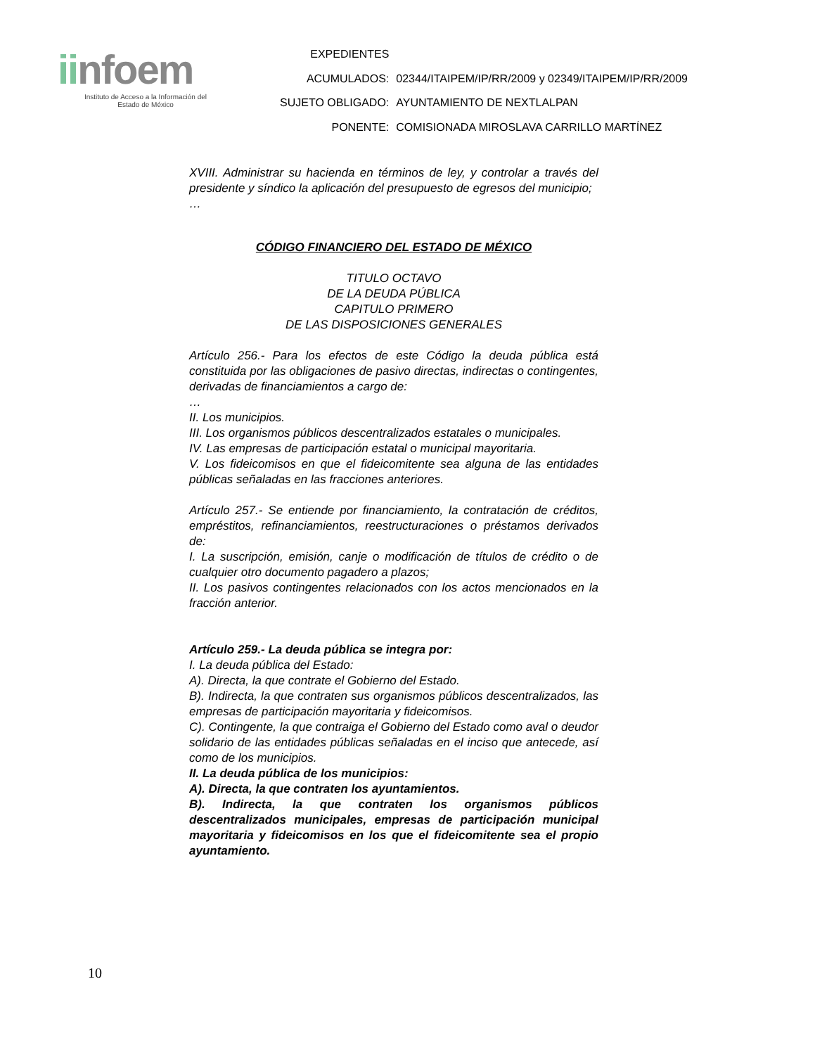iinfoem
Instituto de Acceso a la Información del
Estado de México
| EXPEDIENTES | |
| ACUMULADOS: | 02344/ITAIPEM/IP/RR/2009 y 02349/ITAIPEM/IP/RR/2009 |
| SUJETO OBLIGADO: | AYUNTAMIENTO DE NEXTLALPAN |
| PONENTE: | COMISIONADA MIROSLAVA CARRILLO MARTÍNEZ |
XVIII. Administrar su hacienda en términos de ley, y controlar a través del presidente y síndico la aplicación del presupuesto de egresos del municipio;
…
CÓDIGO FINANCIERO DEL ESTADO DE MÉXICO
TITULO OCTAVO
DE LA DEUDA PÚBLICA
CAPITULO PRIMERO
DE LAS DISPOSICIONES GENERALES
Artículo 256.- Para los efectos de este Código la deuda pública está constituida por las obligaciones de pasivo directas, indirectas o contingentes, derivadas de financiamientos a cargo de:
…
II. Los municipios.
III. Los organismos públicos descentralizados estatales o municipales.
IV. Las empresas de participación estatal o municipal mayoritaria.
V. Los fideicomisos en que el fideicomitente sea alguna de las entidades públicas señaladas en las fracciones anteriores.
Artículo 257.- Se entiende por financiamiento, la contratación de créditos, empréstitos, refinanciamientos, reestructuraciones o préstamos derivados de:
I. La suscripción, emisión, canje o modificación de títulos de crédito o de cualquier otro documento pagadero a plazos;
II. Los pasivos contingentes relacionados con los actos mencionados en la fracción anterior.
Artículo 259.- La deuda pública se integra por:
I. La deuda pública del Estado:
A). Directa, la que contrate el Gobierno del Estado.
B). Indirecta, la que contraten sus organismos públicos descentralizados, las empresas de participación mayoritaria y fideicomisos.
C). Contingente, la que contraiga el Gobierno del Estado como aval o deudor solidario de las entidades públicas señaladas en el inciso que antecede, así como de los municipios.
II. La deuda pública de los municipios:
A). Directa, la que contraten los ayuntamientos.
B). Indirecta, la que contraten los organismos públicos descentralizados municipales, empresas de participación municipal mayoritaria y fideicomisos en los que el fideicomitente sea el propio ayuntamiento.
10